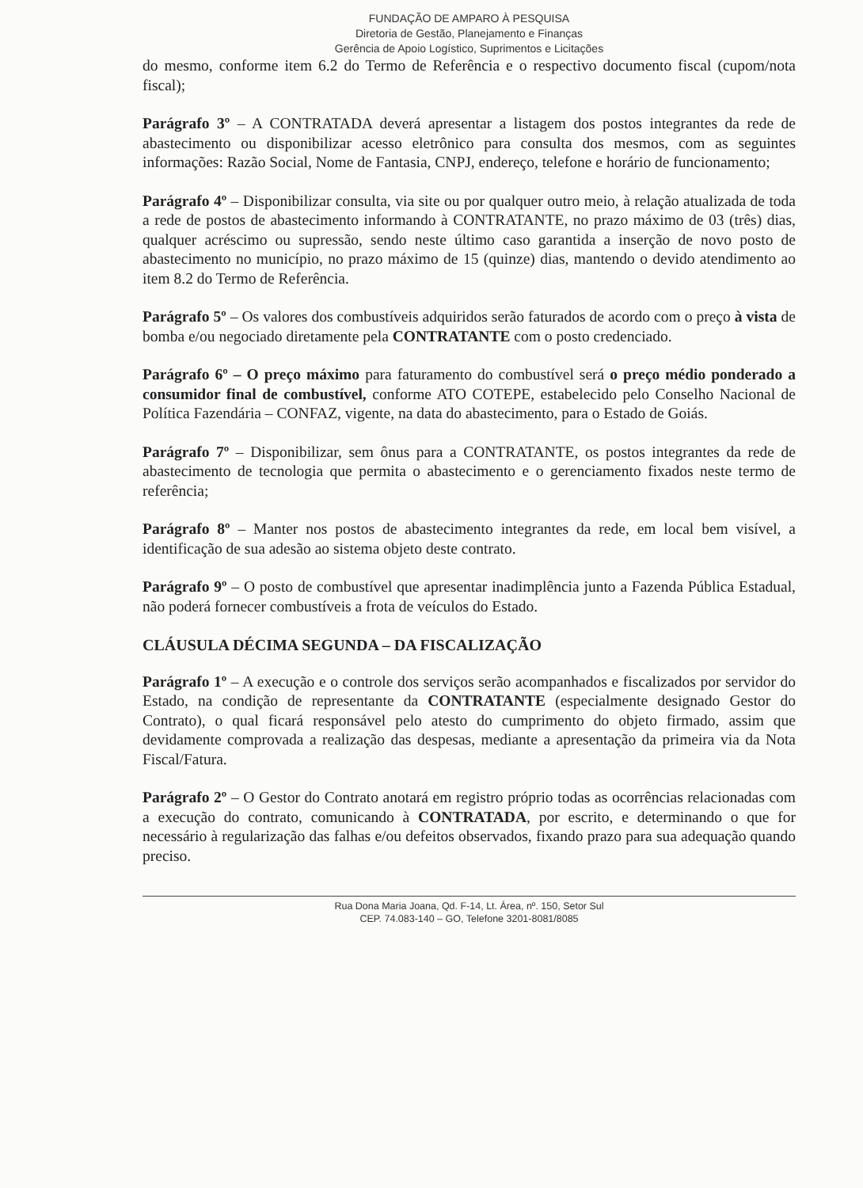FUNDAÇÃO DE AMPARO À PESQUISA
Diretoria de Gestão, Planejamento e Finanças
Gerência de Apoio Logístico, Suprimentos e Licitações
do mesmo, conforme item 6.2 do Termo de Referência e o respectivo documento fiscal (cupom/nota fiscal);
Parágrafo 3º – A CONTRATADA deverá apresentar a listagem dos postos integrantes da rede de abastecimento ou disponibilizar acesso eletrônico para consulta dos mesmos, com as seguintes informações: Razão Social, Nome de Fantasia, CNPJ, endereço, telefone e horário de funcionamento;
Parágrafo 4º – Disponibilizar consulta, via site ou por qualquer outro meio, à relação atualizada de toda a rede de postos de abastecimento informando à CONTRATANTE, no prazo máximo de 03 (três) dias, qualquer acréscimo ou supressão, sendo neste último caso garantida a inserção de novo posto de abastecimento no município, no prazo máximo de 15 (quinze) dias, mantendo o devido atendimento ao item 8.2 do Termo de Referência.
Parágrafo 5º – Os valores dos combustíveis adquiridos serão faturados de acordo com o preço à vista de bomba e/ou negociado diretamente pela CONTRATANTE com o posto credenciado.
Parágrafo 6º – O preço máximo para faturamento do combustível será o preço médio ponderado a consumidor final de combustível, conforme ATO COTEPE, estabelecido pelo Conselho Nacional de Política Fazendária – CONFAZ, vigente, na data do abastecimento, para o Estado de Goiás.
Parágrafo 7º – Disponibilizar, sem ônus para a CONTRATANTE, os postos integrantes da rede de abastecimento de tecnologia que permita o abastecimento e o gerenciamento fixados neste termo de referência;
Parágrafo 8º – Manter nos postos de abastecimento integrantes da rede, em local bem visível, a identificação de sua adesão ao sistema objeto deste contrato.
Parágrafo 9º – O posto de combustível que apresentar inadimplência junto a Fazenda Pública Estadual, não poderá fornecer combustíveis a frota de veículos do Estado.
CLÁUSULA DÉCIMA SEGUNDA – DA FISCALIZAÇÃO
Parágrafo 1º – A execução e o controle dos serviços serão acompanhados e fiscalizados por servidor do Estado, na condição de representante da CONTRATANTE (especialmente designado Gestor do Contrato), o qual ficará responsável pelo atesto do cumprimento do objeto firmado, assim que devidamente comprovada a realização das despesas, mediante a apresentação da primeira via da Nota Fiscal/Fatura.
Parágrafo 2º – O Gestor do Contrato anotará em registro próprio todas as ocorrências relacionadas com a execução do contrato, comunicando à CONTRATADA, por escrito, e determinando o que for necessário à regularização das falhas e/ou defeitos observados, fixando prazo para sua adequação quando preciso.
Rua Dona Maria Joana, Qd. F-14, Lt. Área, nº. 150, Setor Sul
CEP. 74.083-140 – GO, Telefone 3201-8081/8085